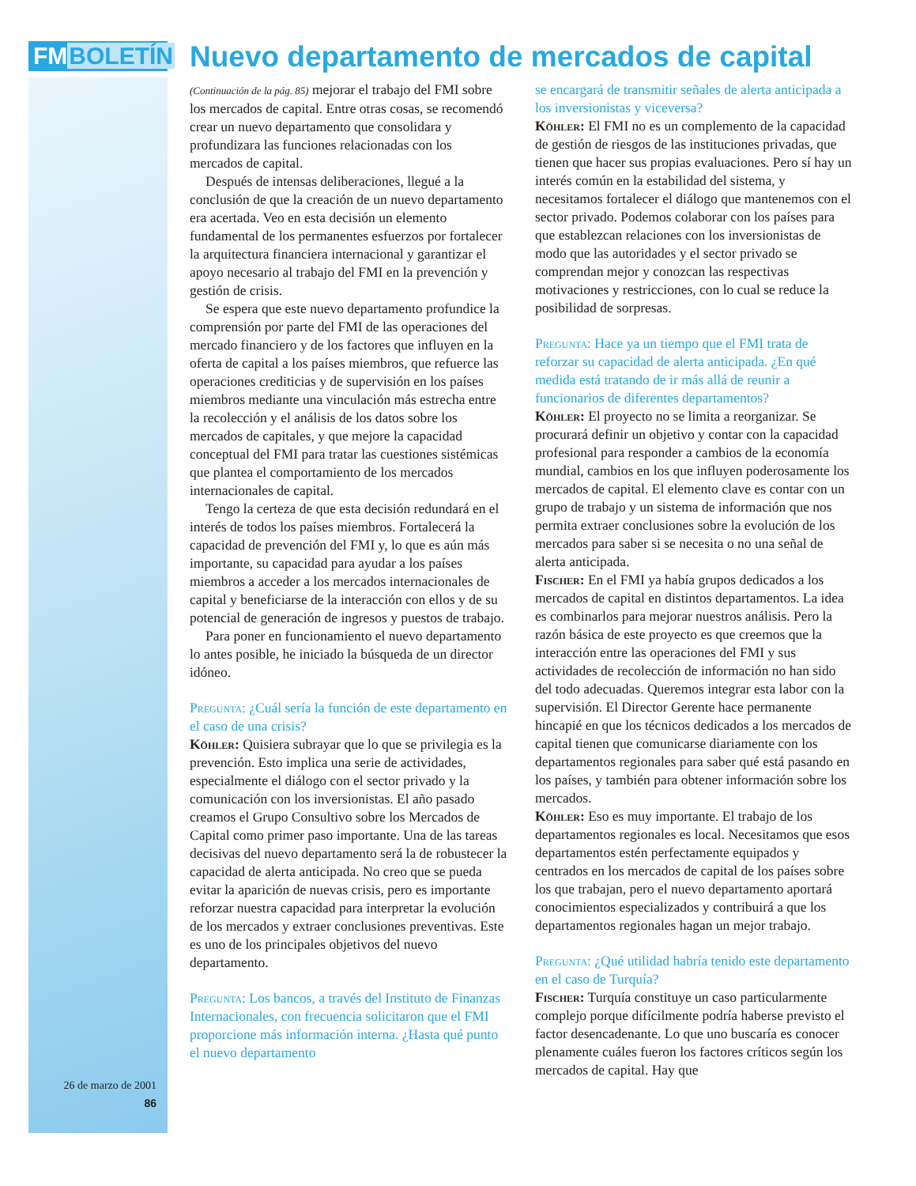FMBOLETÍN
26 de marzo de 2001
86
Nuevo departamento de mercados de capital
(Continuación de la pág. 85) mejorar el trabajo del FMI sobre los mercados de capital. Entre otras cosas, se recomendó crear un nuevo departamento que consolidara y profundizara las funciones relacionadas con los mercados de capital.
Después de intensas deliberaciones, llegué a la conclusión de que la creación de un nuevo departamento era acertada. Veo en esta decisión un elemento fundamental de los permanentes esfuerzos por fortalecer la arquitectura financiera internacional y garantizar el apoyo necesario al trabajo del FMI en la prevención y gestión de crisis.
Se espera que este nuevo departamento profundice la comprensión por parte del FMI de las operaciones del mercado financiero y de los factores que influyen en la oferta de capital a los países miembros, que refuerce las operaciones crediticias y de supervisión en los países miembros mediante una vinculación más estrecha entre la recolección y el análisis de los datos sobre los mercados de capitales, y que mejore la capacidad conceptual del FMI para tratar las cuestiones sistémicas que plantea el comportamiento de los mercados internacionales de capital.
Tengo la certeza de que esta decisión redundará en el interés de todos los países miembros. Fortalecerá la capacidad de prevención del FMI y, lo que es aún más importante, su capacidad para ayudar a los países miembros a acceder a los mercados internacionales de capital y beneficiarse de la interacción con ellos y de su potencial de generación de ingresos y puestos de trabajo.
Para poner en funcionamiento el nuevo departamento lo antes posible, he iniciado la búsqueda de un director idóneo.
Pregunta: ¿Cuál sería la función de este departamento en el caso de una crisis?
Köhler: Quisiera subrayar que lo que se privilegia es la prevención. Esto implica una serie de actividades, especialmente el diálogo con el sector privado y la comunicación con los inversionistas. El año pasado creamos el Grupo Consultivo sobre los Mercados de Capital como primer paso importante. Una de las tareas decisivas del nuevo departamento será la de robustecer la capacidad de alerta anticipada. No creo que se pueda evitar la aparición de nuevas crisis, pero es importante reforzar nuestra capacidad para interpretar la evolución de los mercados y extraer conclusiones preventivas. Este es uno de los principales objetivos del nuevo departamento.
Pregunta: Los bancos, a través del Instituto de Finanzas Internacionales, con frecuencia solicitaron que el FMI proporcione más información interna. ¿Hasta qué punto el nuevo departamento
se encargará de transmitir señales de alerta anticipada a los inversionistas y viceversa?
Köhler: El FMI no es un complemento de la capacidad de gestión de riesgos de las instituciones privadas, que tienen que hacer sus propias evaluaciones. Pero sí hay un interés común en la estabilidad del sistema, y necesitamos fortalecer el diálogo que mantenemos con el sector privado. Podemos colaborar con los países para que establezcan relaciones con los inversionistas de modo que las autoridades y el sector privado se comprendan mejor y conozcan las respectivas motivaciones y restricciones, con lo cual se reduce la posibilidad de sorpresas.
Pregunta: Hace ya un tiempo que el FMI trata de reforzar su capacidad de alerta anticipada. ¿En qué medida está tratando de ir más allá de reunir a funcionarios de diferentes departamentos?
Köhler: El proyecto no se limita a reorganizar. Se procurará definir un objetivo y contar con la capacidad profesional para responder a cambios de la economía mundial, cambios en los que influyen poderosamente los mercados de capital. El elemento clave es contar con un grupo de trabajo y un sistema de información que nos permita extraer conclusiones sobre la evolución de los mercados para saber si se necesita o no una señal de alerta anticipada.
Fischer: En el FMI ya había grupos dedicados a los mercados de capital en distintos departamentos. La idea es combinarlos para mejorar nuestros análisis. Pero la razón básica de este proyecto es que creemos que la interacción entre las operaciones del FMI y sus actividades de recolección de información no han sido del todo adecuadas. Queremos integrar esta labor con la supervisión. El Director Gerente hace permanente hincapié en que los técnicos dedicados a los mercados de capital tienen que comunicarse diariamente con los departamentos regionales para saber qué está pasando en los países, y también para obtener información sobre los mercados.
Köhler: Eso es muy importante. El trabajo de los departamentos regionales es local. Necesitamos que esos departamentos estén perfectamente equipados y centrados en los mercados de capital de los países sobre los que trabajan, pero el nuevo departamento aportará conocimientos especializados y contribuirá a que los departamentos regionales hagan un mejor trabajo.
Pregunta: ¿Qué utilidad habría tenido este departamento en el caso de Turquía?
Fischer: Turquía constituye un caso particularmente complejo porque difícilmente podría haberse previsto el factor desencadenante. Lo que uno buscaría es conocer plenamente cuáles fueron los factores críticos según los mercados de capital. Hay que